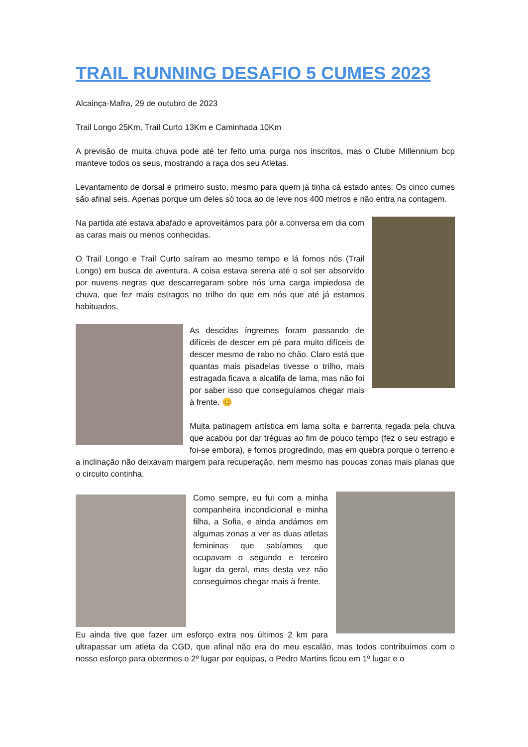TRAIL RUNNING DESAFIO 5 CUMES 2023
Alcainça-Mafra, 29 de outubro de 2023
Trail Longo 25Km, Trail Curto 13Km e Caminhada 10Km
A previsão de muita chuva pode até ter feito uma purga nos inscritos, mas o Clube Millennium bcp manteve todos os seus, mostrando a raça dos seu Atletas.
Levantamento de dorsal e primeiro susto, mesmo para quem já tinha cá estado antes. Os cinco cumes são afinal seis. Apenas porque um deles só toca ao de leve nos 400 metros e não entra na contagem.
Na partida até estava abafado e aproveitámos para pôr a conversa em dia com as caras mais ou menos conhecidas.
O Trail Longo e Trail Curto saíram ao mesmo tempo e lá fomos nós (Trail Longo) em busca de aventura. A coisa estava serena até o sol ser absorvido por nuvens negras que descarregaram sobre nós uma carga impiedosa de chuva, que fez mais estragos no trilho do que em nós que até já estamos habituados.
As descidas íngremes foram passando de difíceis de descer em pé para muito difíceis de descer mesmo de rabo no chão. Claro está que quantas mais pisadelas tivesse o trilho, mais estragada ficava a alcatifa de lama, mas não foi por saber isso que conseguíamos chegar mais à frente. 😊
Muita patinagem artística em lama solta e barrenta regada pela chuva que acabou por dar tréguas ao fim de pouco tempo (fez o seu estrago e foi-se embora), e fomos progredindo, mas em quebra porque o terreno e a inclinação não deixavam margem para recuperação, nem mesmo nas poucas zonas mais planas que o circuito continha.
Como sempre, eu fui com a minha companheira incondicional e minha filha, a Sofia, e ainda andámos em algumas zonas a ver as duas atletas femininas que sabíamos que ocupavam o segundo e terceiro lugar da geral, mas desta vez não conseguimos chegar mais à frente.
Eu ainda tive que fazer um esforço extra nos últimos 2 km para ultrapassar um atleta da CGD, que afinal não era do meu escalão, mas todos contribuímos com o nosso esforço para obtermos o 2º lugar por equipas, o Pedro Martins ficou em 1º lugar e o